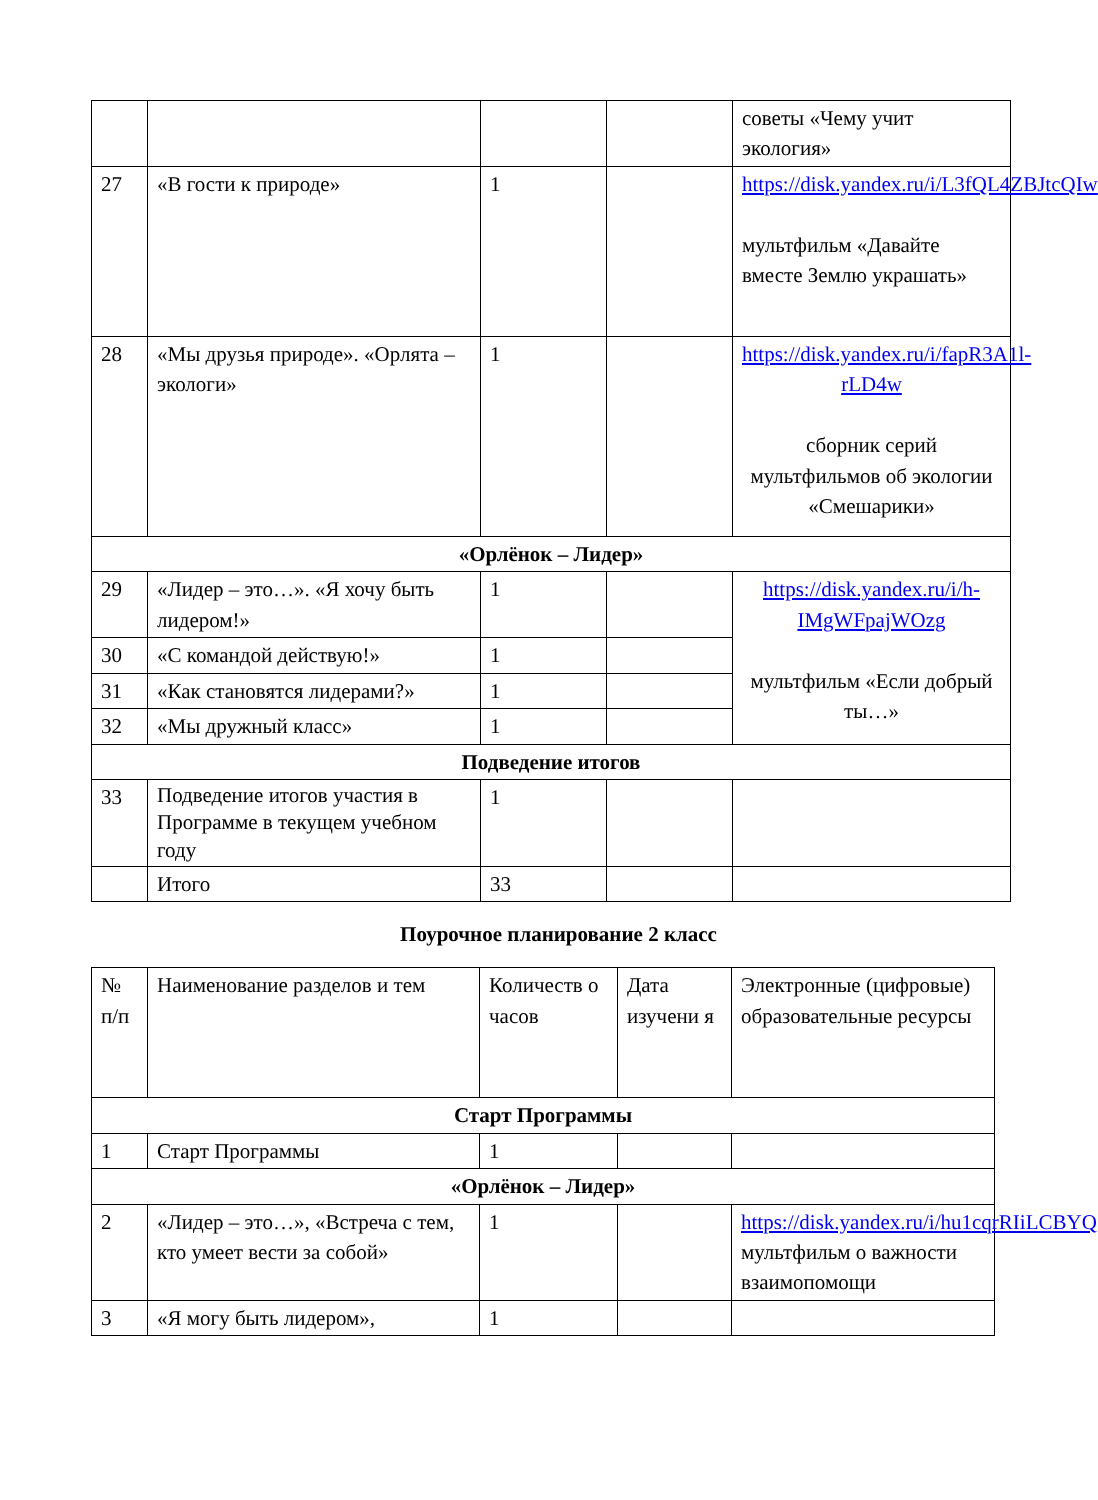| | | | | советы «Чему учит экология» |
| 27 | «В гости к природе» | 1 | | https://disk.yandex.ru/i/L3fQL4ZBJtcQIw мультфильм «Давайте вместе Землю украшать» |
| 28 | «Мы друзья природе». «Орлята – экологи» | 1 | | https://disk.yandex.ru/i/fapR3A1l-rLD4w сборник серий мультфильмов об экологии «Смешарики» |
| «Орлёнок – Лидер» | | | | |
| 29 | «Лидер – это…». «Я хочу быть лидером!» | 1 | | https://disk.yandex.ru/i/h-IMgWFpajWOzg мультфильм «Если добрый ты…» |
| 30 | «С командой действую!» | 1 | | |
| 31 | «Как становятся лидерами?» | 1 | | |
| 32 | «Мы дружный класс» | 1 | | |
| Подведение итогов | | | | |
| 33 | Подведение итогов участия в Программе в текущем учебном году | 1 | | |
| | Итого | 33 | | |
Поурочное планирование 2 класс
| № п/п | Наименование разделов и тем | Количеств о часов | Дата изучени я | Электронные (цифровые) образовательные ресурсы |
| Старт Программы | | | | |
| 1 | Старт Программы | 1 | | |
| «Орлёнок – Лидер» | | | | |
| 2 | «Лидер – это…», «Встреча с тем, кто умеет вести за собой» | 1 | | https://disk.yandex.ru/i/hu1cqrRIiLCBYQ мультфильм о важности взаимопомощи |
| 3 | «Я могу быть лидером», | 1 | | |